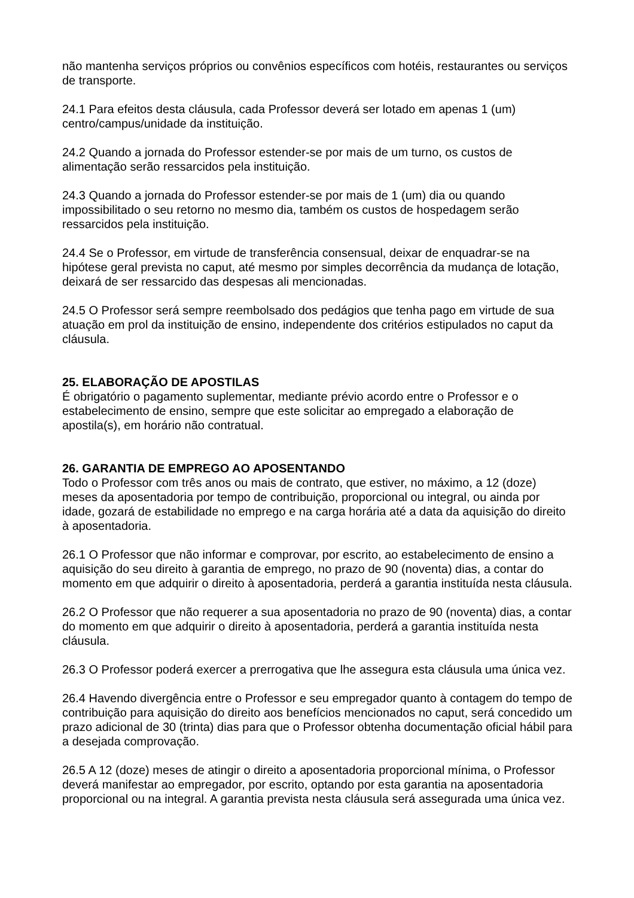não mantenha serviços próprios ou convênios específicos com hotéis, restaurantes ou serviços de transporte.
24.1 Para efeitos desta cláusula, cada Professor deverá ser lotado em apenas 1 (um) centro/campus/unidade da instituição.
24.2 Quando a jornada do Professor estender-se por mais de um turno, os custos de alimentação serão ressarcidos pela instituição.
24.3 Quando a jornada do Professor estender-se por mais de 1 (um) dia ou quando impossibilitado o seu retorno no mesmo dia, também os custos de hospedagem serão ressarcidos pela instituição.
24.4 Se o Professor, em virtude de transferência consensual, deixar de enquadrar-se na hipótese geral prevista no caput, até mesmo por simples decorrência da mudança de lotação, deixará de ser ressarcido das despesas ali mencionadas.
24.5 O Professor será sempre reembolsado dos pedágios que tenha pago em virtude de sua atuação em prol da instituição de ensino, independente dos critérios estipulados no caput da cláusula.
25. ELABORAÇÃO DE APOSTILAS
É obrigatório o pagamento suplementar, mediante prévio acordo entre o Professor e o estabelecimento de ensino, sempre que este solicitar ao empregado a elaboração de apostila(s), em horário não contratual.
26. GARANTIA DE EMPREGO AO APOSENTANDO
Todo o Professor com três anos ou mais de contrato, que estiver, no máximo, a 12 (doze) meses da aposentadoria por tempo de contribuição, proporcional ou integral, ou ainda por idade, gozará de estabilidade no emprego e na carga horária até a data da aquisição do direito à aposentadoria.
26.1 O Professor que não informar e comprovar, por escrito, ao estabelecimento de ensino a aquisição do seu direito à garantia de emprego, no prazo de 90 (noventa) dias, a contar do momento em que adquirir o direito à aposentadoria, perderá a garantia instituída nesta cláusula.
26.2 O Professor que não requerer a sua aposentadoria no prazo de 90 (noventa) dias, a contar do momento em que adquirir o direito à aposentadoria, perderá a garantia instituída nesta cláusula.
26.3 O Professor poderá exercer a prerrogativa que lhe assegura esta cláusula uma única vez.
26.4 Havendo divergência entre o Professor e seu empregador quanto à contagem do tempo de contribuição para aquisição do direito aos benefícios mencionados no caput, será concedido um prazo adicional de 30 (trinta) dias para que o Professor obtenha documentação oficial hábil para a desejada comprovação.
26.5 A 12 (doze) meses de atingir o direito a aposentadoria proporcional mínima, o Professor deverá manifestar ao empregador, por escrito, optando por esta garantia na aposentadoria proporcional ou na integral. A garantia prevista nesta cláusula será assegurada uma única vez.